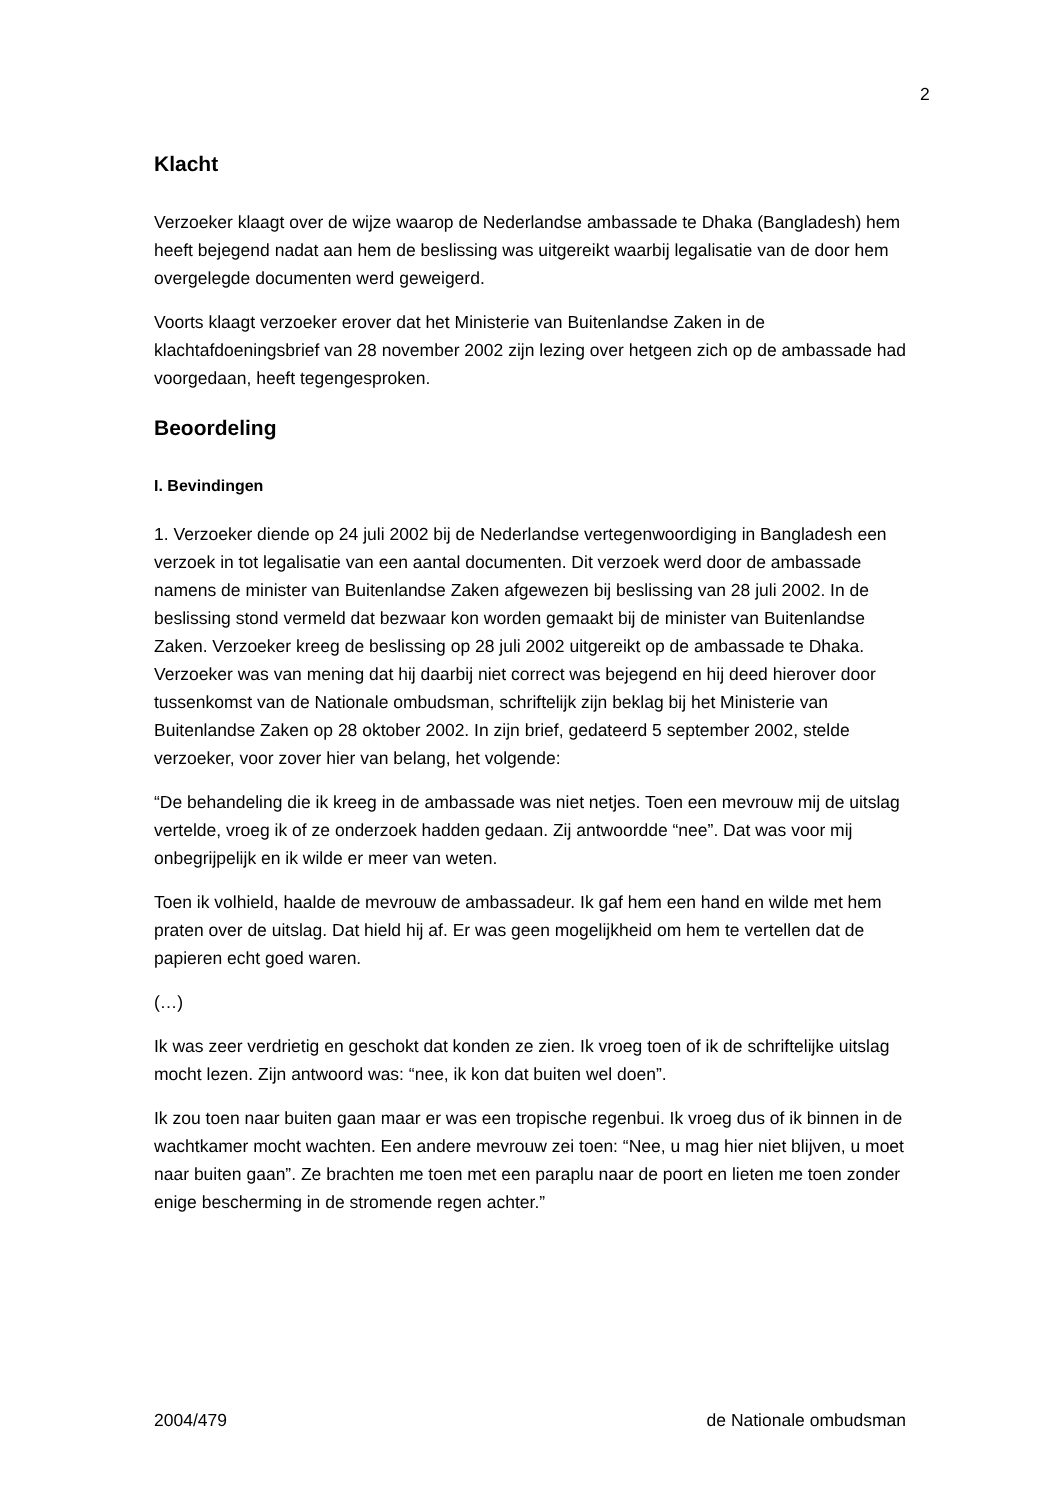2
Klacht
Verzoeker klaagt over de wijze waarop de Nederlandse ambassade te Dhaka (Bangladesh) hem heeft bejegend nadat aan hem de beslissing was uitgereikt waarbij legalisatie van de door hem overgelegde documenten werd geweigerd.
Voorts klaagt verzoeker erover dat het Ministerie van Buitenlandse Zaken in de klachtafdoeningsbrief van 28 november 2002 zijn lezing over hetgeen zich op de ambassade had voorgedaan, heeft tegengesproken.
Beoordeling
I. Bevindingen
1. Verzoeker diende op 24 juli 2002 bij de Nederlandse vertegenwoordiging in Bangladesh een verzoek in tot legalisatie van een aantal documenten. Dit verzoek werd door de ambassade namens de minister van Buitenlandse Zaken afgewezen bij beslissing van 28 juli 2002. In de beslissing stond vermeld dat bezwaar kon worden gemaakt bij de minister van Buitenlandse Zaken. Verzoeker kreeg de beslissing op 28 juli 2002 uitgereikt op de ambassade te Dhaka. Verzoeker was van mening dat hij daarbij niet correct was bejegend en hij deed hierover door tussenkomst van de Nationale ombudsman, schriftelijk zijn beklag bij het Ministerie van Buitenlandse Zaken op 28 oktober 2002. In zijn brief, gedateerd 5 september 2002, stelde verzoeker, voor zover hier van belang, het volgende:
“De behandeling die ik kreeg in de ambassade was niet netjes. Toen een mevrouw mij de uitslag vertelde, vroeg ik of ze onderzoek hadden gedaan. Zij antwoordde “nee”. Dat was voor mij onbegrijpelijk en ik wilde er meer van weten.
Toen ik volhield, haalde de mevrouw de ambassadeur. Ik gaf hem een hand en wilde met hem praten over de uitslag. Dat hield hij af. Er was geen mogelijkheid om hem te vertellen dat de papieren echt goed waren.
(…)
Ik was zeer verdrietig en geschokt dat konden ze zien. Ik vroeg toen of ik de schriftelijke uitslag mocht lezen. Zijn antwoord was: “nee, ik kon dat buiten wel doen”.
Ik zou toen naar buiten gaan maar er was een tropische regenbui. Ik vroeg dus of ik binnen in de wachtkamer mocht wachten. Een andere mevrouw zei toen: “Nee, u mag hier niet blijven, u moet naar buiten gaan”. Ze brachten me toen met een paraplu naar de poort en lieten me toen zonder enige bescherming in de stromende regen achter.”
2004/479 de Nationale ombudsman